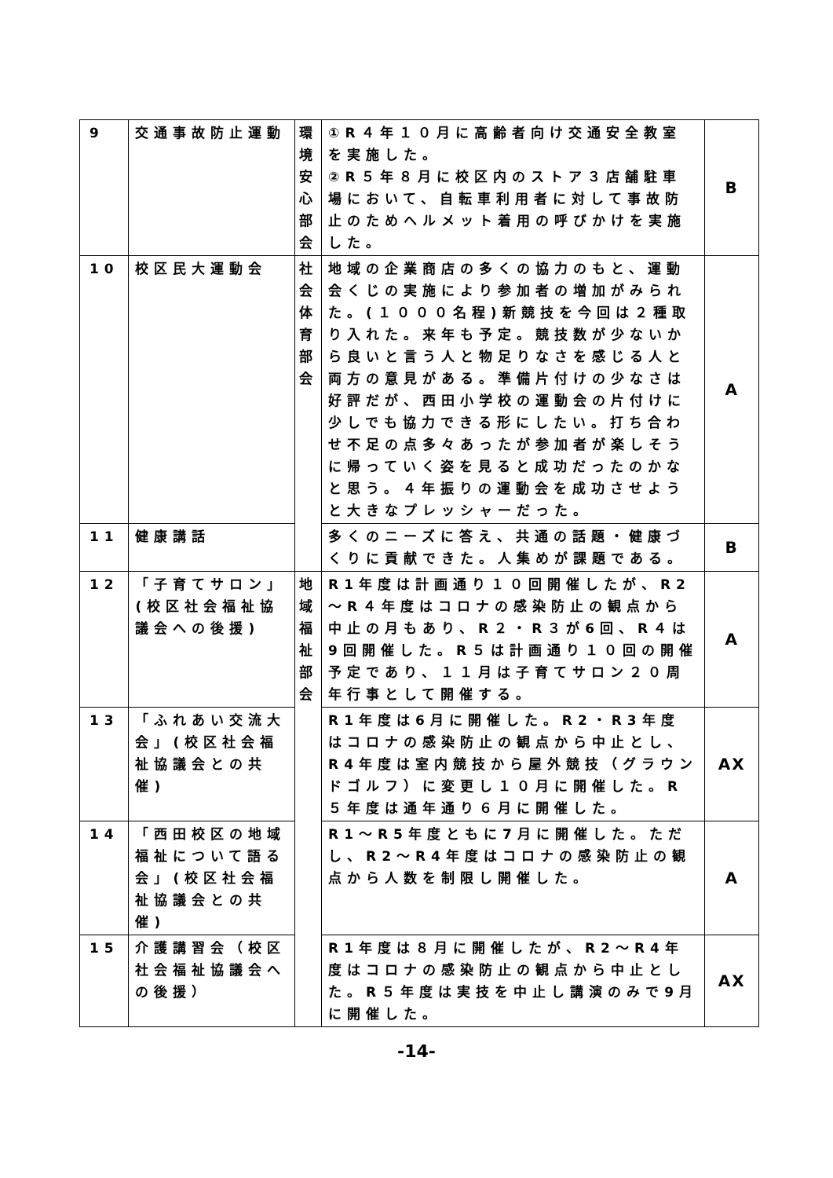| 9 | 交通事故防止運動 | 環境安心部会 | ①R４年１０月に高齢者向け交通安全教室を実施した。 ②R５年８月に校区内のストア３店舗駐車場において、自転車利用者に対して事故防止のためヘルメット着用の呼びかけを実施した。 | B |
| 10 | 校区民大運動会 | 社会体育部会 | 地域の企業商店の多くの協力のもと、運動会くじの実施により参加者の増加がみられた。(１０００名程)新競技を今回は２種取り入れた。来年も予定。競技数が少ないから良いと言う人と物足りなさを感じる人と両方の意見がある。準備片付けの少なさは好評だが、西田小学校の運動会の片付けに少しでも協力できる形にしたい。打ち合わせ不足の点多々あったが参加者が楽しそうに帰っていく姿を見ると成功だったのかなと思う。４年振りの運動会を成功させようと大きなプレッシャーだった。 | A |
| 11 | 健康講話 | | 多くのニーズに答え、共通の話題・健康づくりに貢献できた。人集めが課題である。 | B |
| 12 | 「子育てサロン」(校区社会福祉協議会への後援) | 地域福祉部会 | R1年度は計画通り１０回開催したが、R2～R４年度はコロナの感染防止の観点から中止の月もあり、R２・R３が6回、R４は9回開催した。R５は計画通り１０回の開催予定であり、１１月は子育てサロン２０周年行事として開催する。 | A |
| 13 | 「ふれあい交流大会」(校区社会福祉協議会との共催) | | R1年度は6月に開催した。R2・R3年度はコロナの感染防止の観点から中止とし、R4年度は室内競技から屋外競技（グラウンドゴルフ）に変更し１０月に開催した。R５年度は通年通り６月に開催した。 | AX |
| 14 | 「西田校区の地域福祉について語る会」(校区社会福祉協議会との共催) | | R1～R5年度ともに7月に開催した。ただし、R2～R4年度はコロナの感染防止の観点から人数を制限し開催した。 | A |
| 15 | 介護講習会（校区社会福祉協議会への後援） | | R1年度は８月に開催したが、R2～R4年度はコロナの感染防止の観点から中止とした。R５年度は実技を中止し講演のみで9月に開催した。 | AX |
-14-